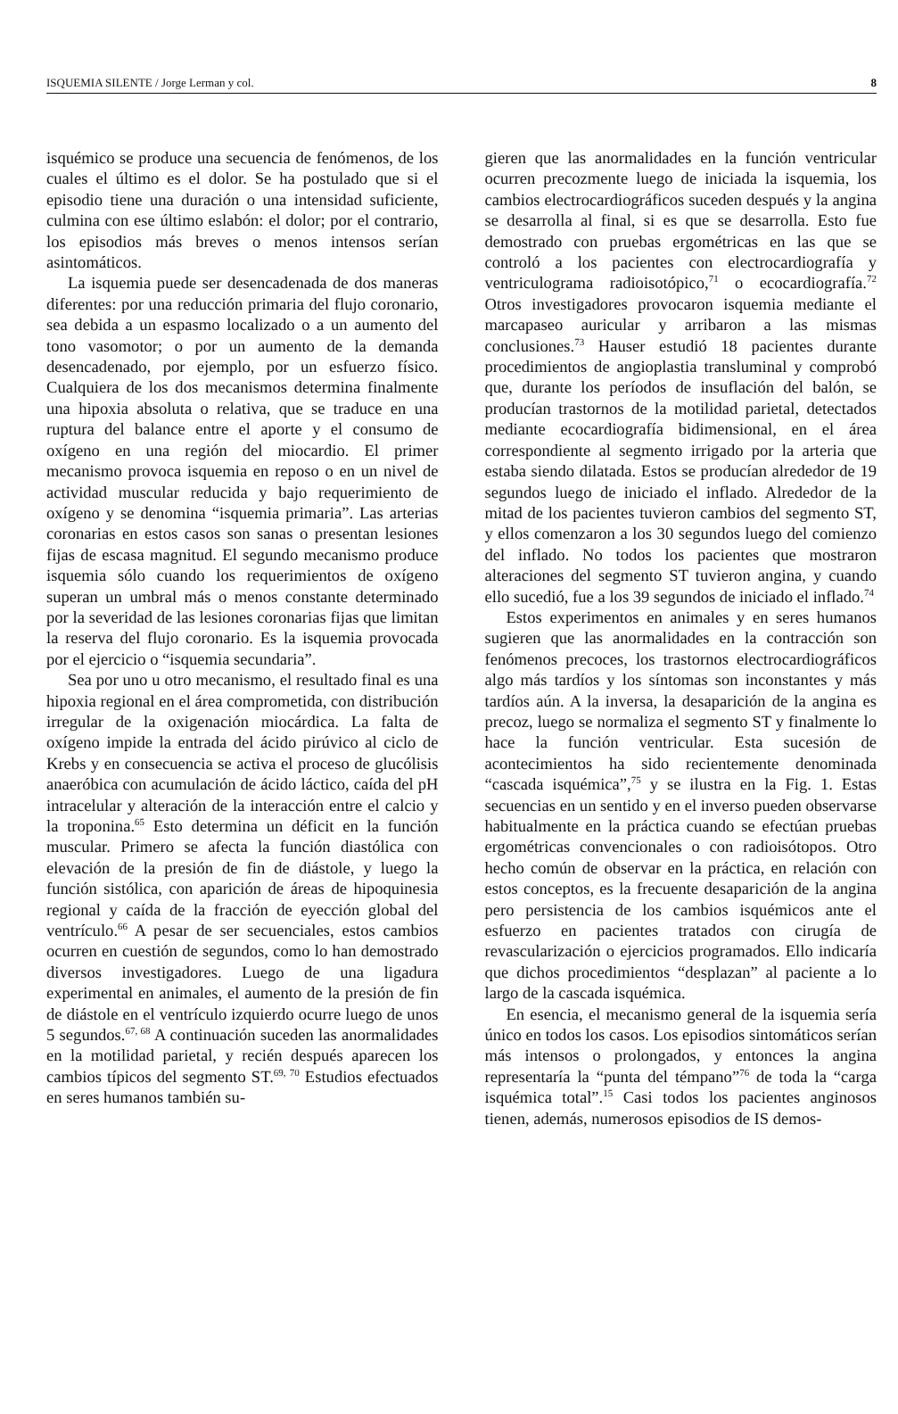ISQUEMIA SILENTE / Jorge Lerman y col. 8
isquémico se produce una secuencia de fenómenos, de los cuales el último es el dolor. Se ha postulado que si el episodio tiene una duración o una intensidad suficiente, culmina con ese último eslabón: el dolor; por el contrario, los episodios más breves o menos intensos serían asintomáticos.
La isquemia puede ser desencadenada de dos maneras diferentes: por una reducción primaria del flujo coronario, sea debida a un espasmo localizado o a un aumento del tono vasomotor; o por un aumento de la demanda desencadenado, por ejemplo, por un esfuerzo físico. Cualquiera de los dos mecanismos determina finalmente una hipoxia absoluta o relativa, que se traduce en una ruptura del balance entre el aporte y el consumo de oxígeno en una región del miocardio. El primer mecanismo provoca isquemia en reposo o en un nivel de actividad muscular reducida y bajo requerimiento de oxígeno y se denomina “isquemia primaria”. Las arterias coronarias en estos casos son sanas o presentan lesiones fijas de escasa magnitud. El segundo mecanismo produce isquemia sólo cuando los requerimientos de oxígeno superan un umbral más o menos constante determinado por la severidad de las lesiones coronarias fijas que limitan la reserva del flujo coronario. Es la isquemia provocada por el ejercicio o “isquemia secundaria”.
Sea por uno u otro mecanismo, el resultado final es una hipoxia regional en el área comprometida, con distribución irregular de la oxigenación miocárdica. La falta de oxígeno impide la entrada del ácido pirúvico al ciclo de Krebs y en consecuencia se activa el proceso de glucólisis anaeróbica con acumulación de ácido láctico, caída del pH intracelular y alteración de la interacción entre el calcio y la troponina.<sup>65</sup> Esto determina un déficit en la función muscular. Primero se afecta la función diastólica con elevación de la presión de fin de diástole, y luego la función sistólica, con aparición de áreas de hipoquinesia regional y caída de la fracción de eyección global del ventrículo.<sup>66</sup> A pesar de ser secuenciales, estos cambios ocurren en cuestión de segundos, como lo han demostrado diversos investigadores. Luego de una ligadura experimental en animales, el aumento de la presión de fin de diástole en el ventrículo izquierdo ocurre luego de unos 5 segundos.<sup>67, 68</sup> A continuación suceden las anormalidades en la motilidad parietal, y recién después aparecen los cambios típicos del segmento ST.<sup>69, 70</sup> Estudios efectuados en seres humanos también su-
gieren que las anormalidades en la función ventricular ocurren precozmente luego de iniciada la isquemia, los cambios electrocardiográficos suceden después y la angina se desarrolla al final, si es que se desarrolla. Esto fue demostrado con pruebas ergométricas en las que se controló a los pacientes con electrocardiografía y ventriculograma radioisotópico,<sup>71</sup> o ecocardiografía.<sup>72</sup> Otros investigadores provocaron isquemia mediante el marcapaseo auricular y arribaron a las mismas conclusiones.<sup>73</sup> Hauser estudió 18 pacientes durante procedimientos de angioplastia transluminal y comprobó que, durante los períodos de insuflación del balón, se producían trastornos de la motilidad parietal, detectados mediante ecocardiografía bidimensional, en el área correspondiente al segmento irrigado por la arteria que estaba siendo dilatada. Estos se producían alrededor de 19 segundos luego de iniciado el inflado. Alrededor de la mitad de los pacientes tuvieron cambios del segmento ST, y ellos comenzaron a los 30 segundos luego del comienzo del inflado. No todos los pacientes que mostraron alteraciones del segmento ST tuvieron angina, y cuando ello sucedió, fue a los 39 segundos de iniciado el inflado.<sup>74</sup>
Estos experimentos en animales y en seres humanos sugieren que las anormalidades en la contracción son fenómenos precoces, los trastornos electrocardiográficos algo más tardíos y los síntomas son inconstantes y más tardíos aún. A la inversa, la desaparición de la angina es precoz, luego se normaliza el segmento ST y finalmente lo hace la función ventricular. Esta sucesión de acontecimientos ha sido recientemente denominada “cascada isquémica”,<sup>75</sup> y se ilustra en la Fig. 1. Estas secuencias en un sentido y en el inverso pueden observarse habitualmente en la práctica cuando se efectúan pruebas ergométricas convencionales o con radioisótopos. Otro hecho común de observar en la práctica, en relación con estos conceptos, es la frecuente desaparición de la angina pero persistencia de los cambios isquémicos ante el esfuerzo en pacientes tratados con cirugía de revascularización o ejercicios programados. Ello indicaría que dichos procedimientos “desplazan” al paciente a lo largo de la cascada isquémica.
En esencia, el mecanismo general de la isquemia sería único en todos los casos. Los episodios sintomáticos serían más intensos o prolongados, y entonces la angina representaría la “punta del témpano”<sup>76</sup> de toda la “carga isquémica total”.<sup>15</sup> Casi todos los pacientes anginosos tienen, además, numerosos episodios de IS demos-